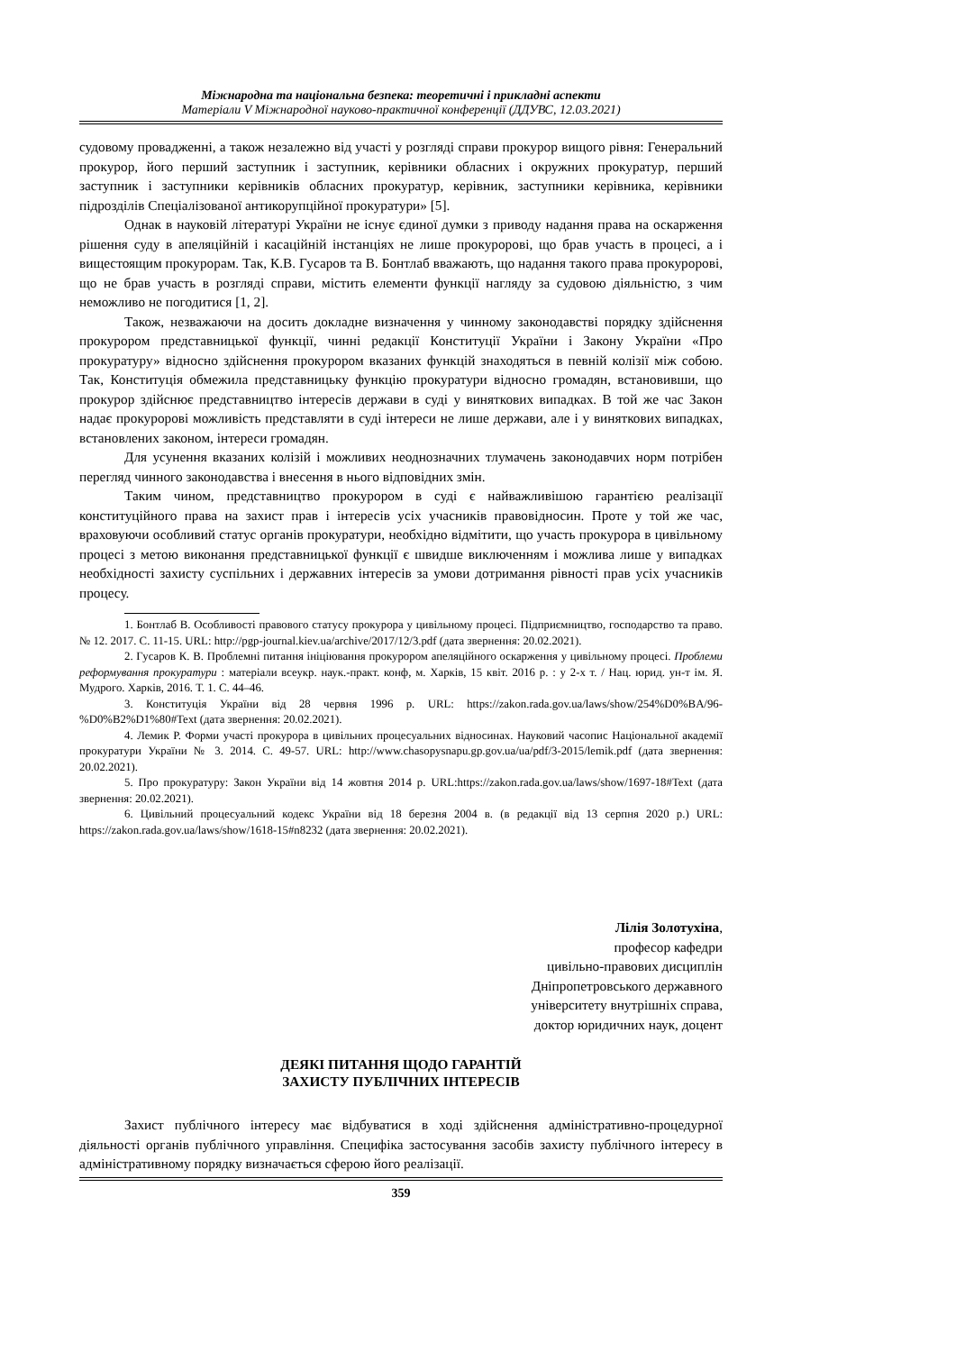Міжнародна та національна безпека: теоретичні і прикладні аспекти
Матеріали V Міжнародної науково-практичної конференції (ДДУВС, 12.03.2021)
судовому провадженні, а також незалежно від участі у розгляді справи прокурор вищого рівня: Генеральний прокурор, його перший заступник і заступник, керівники обласних і окружних прокуратур, перший заступник і заступники керівників обласних прокуратур, керівник, заступники керівника, керівники підрозділів Спеціалізованої антикорупційної прокуратури» [5].
Однак в науковій літературі України не існує єдиної думки з приводу надання права на оскарження рішення суду в апеляційній і касаційній інстанціях не лише прокуророві, що брав участь в процесі, а і вищестоящим прокурорам. Так, К.В. Гусаров та В. Бонтлаб вважають, що надання такого права прокуророві, що не брав участь в розгляді справи, містить елементи функції нагляду за судовою діяльністю, з чим неможливо не погодитися [1, 2].
Також, незважаючи на досить докладне визначення у чинному законодавстві порядку здійснення прокурором представницької функції, чинні редакції Конституції України і Закону України «Про прокуратуру» відносно здійснення прокурором вказаних функцій знаходяться в певній колізії між собою. Так, Конституція обмежила представницьку функцію прокуратури відносно громадян, встановивши, що прокурор здійснює представництво інтересів держави в суді у виняткових випадках. В той же час Закон надає прокуророві можливість представляти в суді інтереси не лише держави, але і у виняткових випадках, встановлених законом, інтереси громадян.
Для усунення вказаних колізій і можливих неоднозначних тлумачень законодавчих норм потрібен перегляд чинного законодавства і внесення в нього відповідних змін.
Таким чином, представництво прокурором в суді є найважливішою гарантією реалізації конституційного права на захист прав і інтересів усіх учасників правовідносин. Проте у той же час, враховуючи особливий статус органів прокуратури, необхідно відмітити, що участь прокурора в цивільному процесі з метою виконання представницької функції є швидше виключенням і можлива лише у випадках необхідності захисту суспільних і державних інтересів за умови дотримання рівності прав усіх учасників процесу.
1. Бонтлаб В. Особливості правового статусу прокурора у цивільному процесі. Підприємництво, господарство та право. № 12. 2017. С. 11-15. URL: http://pgp-journal.kiev.ua/archive/2017/12/3.pdf (дата звернення: 20.02.2021).
2. Гусаров К. В. Проблемні питання ініціювання прокурором апеляційного оскарження у цивільному процесі. Проблеми реформування прокуратури : матеріали всеукр. наук.-практ. конф, м. Харків, 15 квіт. 2016 р. : у 2-х т. / Нац. юрид. ун-т ім. Я. Мудрого. Харків, 2016. Т. 1. С. 44–46.
3. Конституція України від 28 червня 1996 р. URL: https://zakon.rada.gov.ua/laws/show/254%D0%BA/96-%D0%B2%D1%80#Text (дата звернення: 20.02.2021).
4. Лемик Р. Форми участі прокурора в цивільних процесуальних відносинах. Науковий часопис Національної академії прокуратури України № 3. 2014. С. 49-57. URL: http://www.chasopysnapu.gp.gov.ua/ua/pdf/3-2015/lemik.pdf (дата звернення: 20.02.2021).
5. Про прокуратуру: Закон України від 14 жовтня 2014 р. URL:https://zakon.rada.gov.ua/laws/show/1697-18#Text (дата звернення: 20.02.2021).
6. Цивільний процесуальний кодекс України від 18 березня 2004 в. (в редакції від 13 серпня 2020 р.) URL: https://zakon.rada.gov.ua/laws/show/1618-15#n8232 (дата звернення: 20.02.2021).
Лілія Золотухіна,
професор кафедри
цивільно-правових дисциплін
Дніпропетровського державного
університету внутрішніх справа,
доктор юридичних наук, доцент
ДЕЯКІ ПИТАННЯ ЩОДО ГАРАНТІЙ
ЗАХИСТУ ПУБЛІЧНИХ ІНТЕРЕСІВ
Захист публічного інтересу має відбуватися в ході здійснення адміністративно-процедурної діяльності органів публічного управління. Специфіка застосування засобів захисту публічного інтересу в адміністративному порядку визначається сферою його реалізації.
359